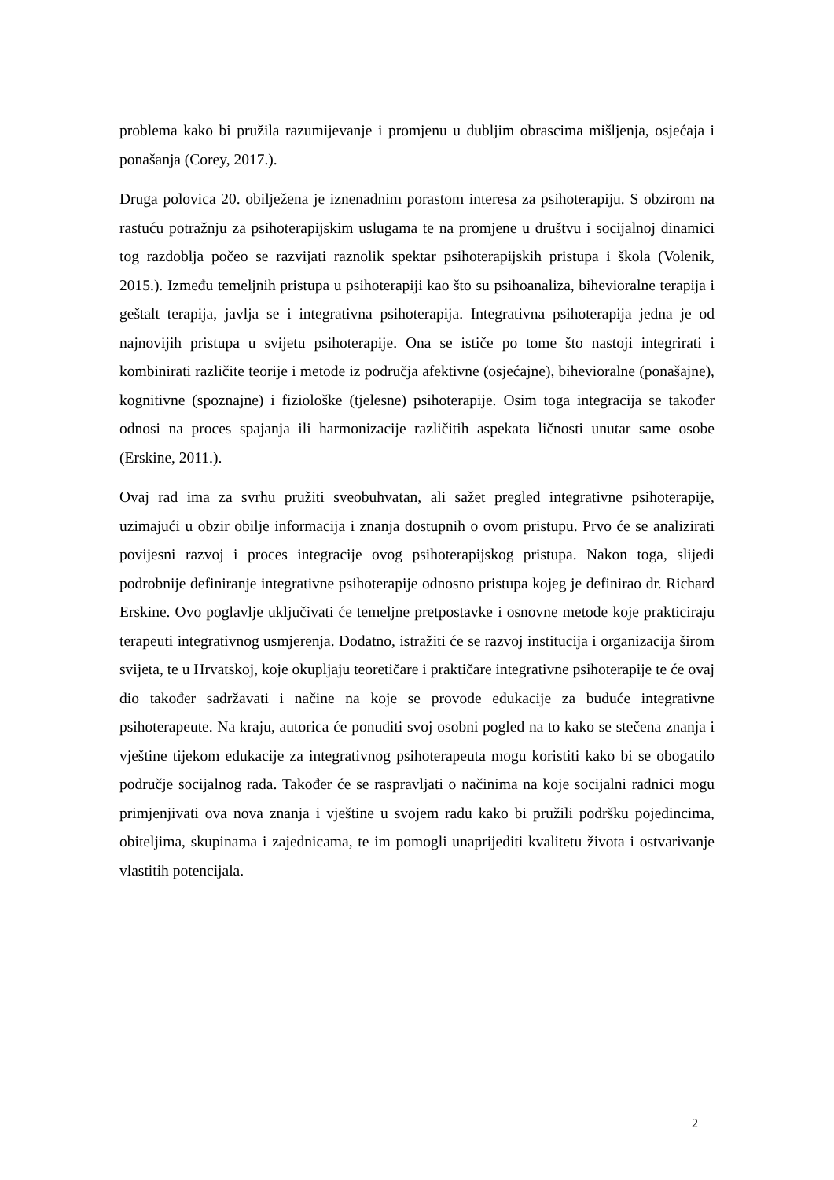problema kako bi pružila razumijevanje i promjenu u dubljim obrascima mišljenja, osjećaja i ponašanja (Corey, 2017.).
Druga polovica 20. obilježena je iznenadnim porastom interesa za psihoterapiju. S obzirom na rastuću potražnju za psihoterapijskim uslugama te na promjene u društvu i socijalnoj dinamici tog razdoblja počeo se razvijati raznolik spektar psihoterapijskih pristupa i škola (Volenik, 2015.). Između temeljnih pristupa u psihoterapiji kao što su psihoanaliza, bihevioralne terapija i geštalt terapija, javlja se i integrativna psihoterapija. Integrativna psihoterapija jedna je od najnovijih pristupa u svijetu psihoterapije. Ona se ističe po tome što nastoji integrirati i kombinirati različite teorije i metode iz područja afektivne (osjećajne), bihevioralne (ponašajne), kognitivne (spoznajne) i fiziološke (tjelesne) psihoterapije. Osim toga integracija se također odnosi na proces spajanja ili harmonizacije različitih aspekata ličnosti unutar same osobe (Erskine, 2011.).
Ovaj rad ima za svrhu pružiti sveobuhvatan, ali sažet pregled integrativne psihoterapije, uzimajući u obzir obilje informacija i znanja dostupnih o ovom pristupu. Prvo će se analizirati povijesni razvoj i proces integracije ovog psihoterapijskog pristupa. Nakon toga, slijedi podrobnije definiranje integrativne psihoterapije odnosno pristupa kojeg je definirao dr. Richard Erskine. Ovo poglavlje uključivati će temeljne pretpostavke i osnovne metode koje prakticiraju terapeuti integrativnog usmjerenja. Dodatno, istražiti će se razvoj institucija i organizacija širom svijeta, te u Hrvatskoj, koje okupljaju teoretičare i praktičare integrativne psihoterapije te će ovaj dio također sadržavati i načine na koje se provode edukacije za buduće integrativne psihoterapeute. Na kraju, autorica će ponuditi svoj osobni pogled na to kako se stečena znanja i vještine tijekom edukacije za integrativnog psihoterapeuta mogu koristiti kako bi se obogatilo područje socijalnog rada. Također će se raspravljati o načinima na koje socijalni radnici mogu primjenjivati ova nova znanja i vještine u svojem radu kako bi pružili podršku pojedincima, obiteljima, skupinama i zajednicama, te im pomogli unaprijediti kvalitetu života i ostvarivanje vlastitih potencijala.
2